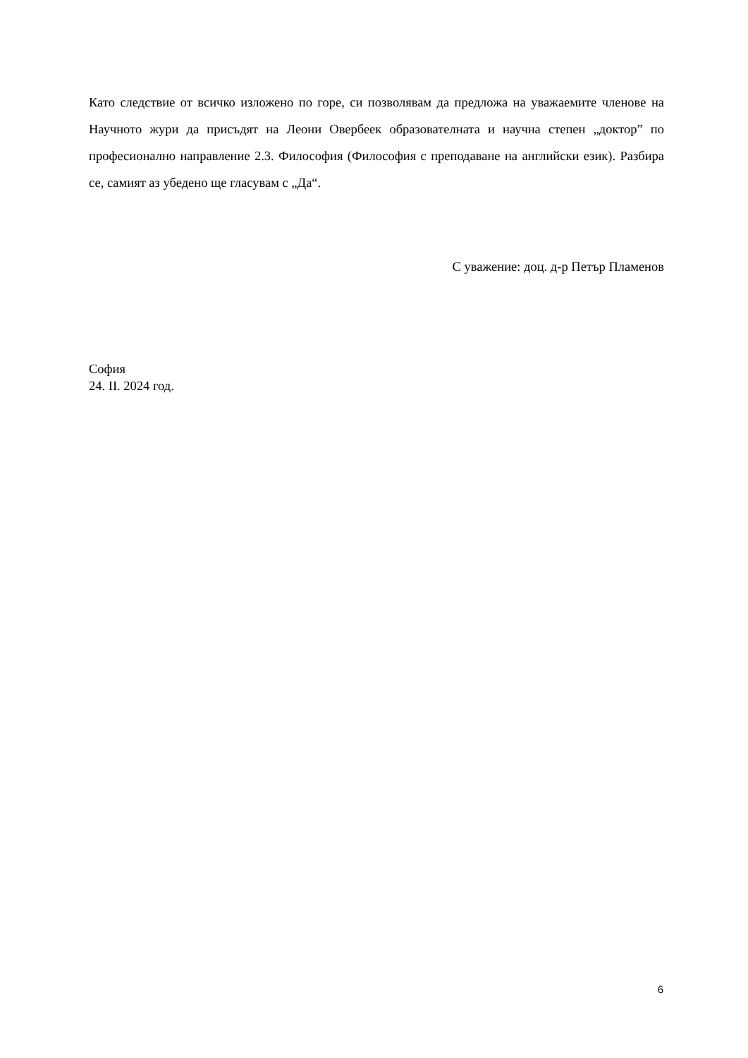Като следствие от всичко изложено по горе, си позволявам да предложа на уважаемите членове на Научното жури да присъдят на Леони Овербеек образователната и научна степен „доктор” по професионално направление 2.3. Философия (Философия с преподаване на английски език). Разбира се, самият аз убедено ще гласувам с „Да“.
С уважение: доц. д-р Петър Пламенов
София
24. II. 2024 год.
6